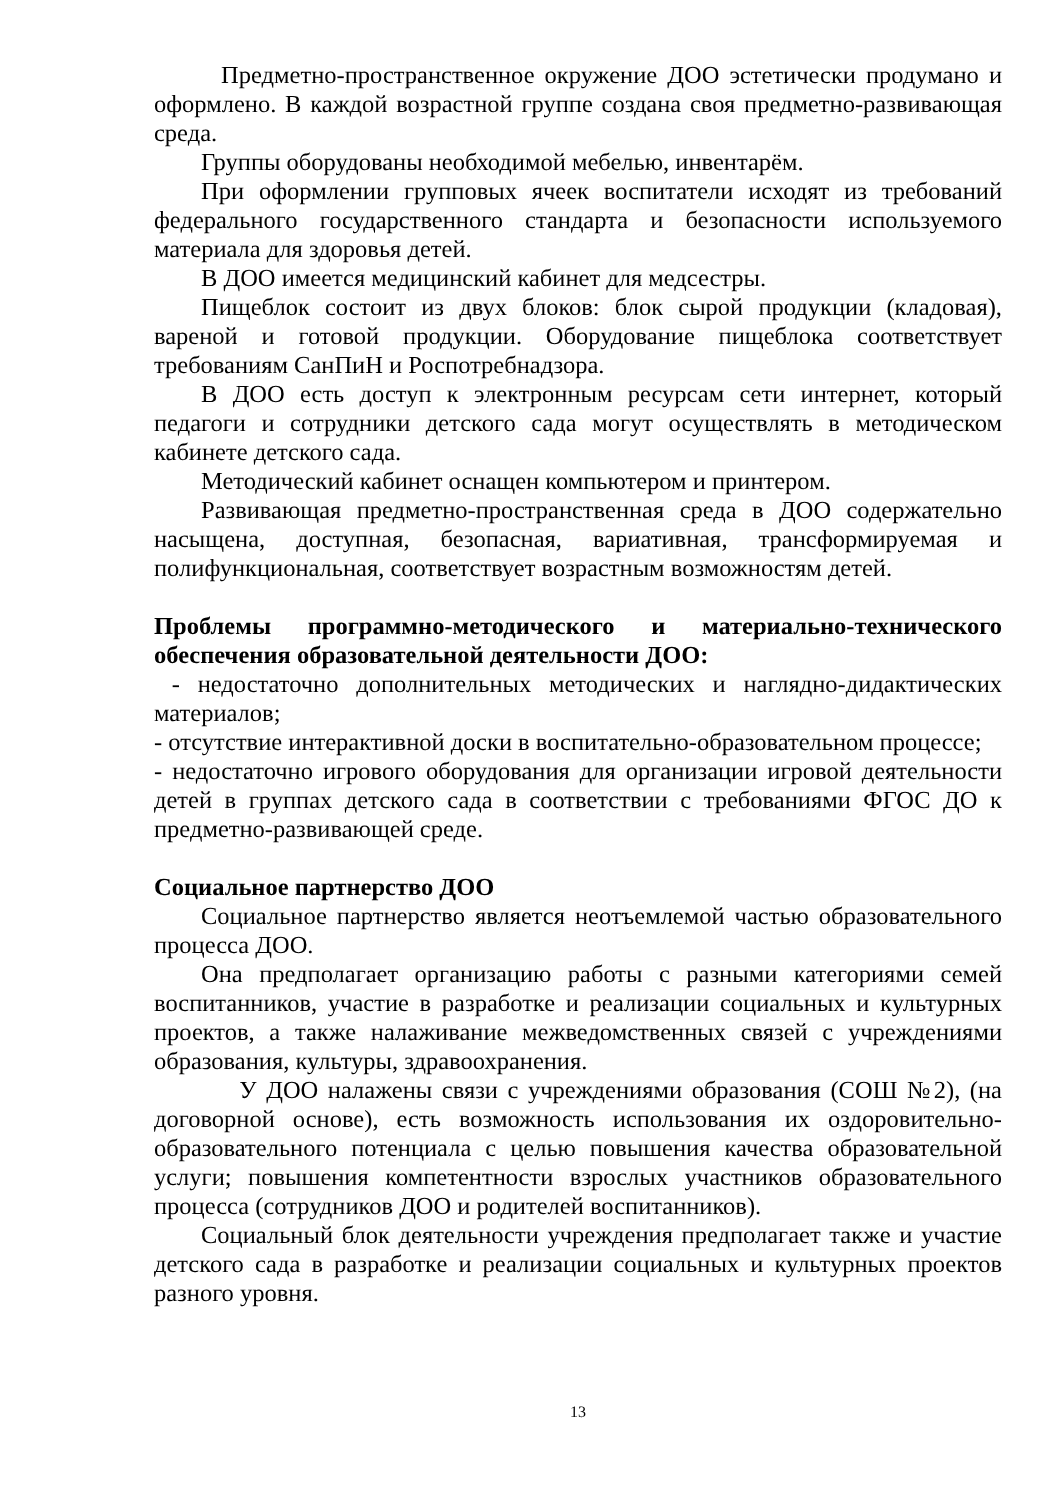Предметно-пространственное окружение ДОО эстетически продумано и оформлено. В каждой возрастной группе создана своя предметно-развивающая среда.
Группы оборудованы необходимой мебелью, инвентарём.
При оформлении групповых ячеек воспитатели исходят из требований федерального государственного стандарта и безопасности используемого материала для здоровья детей.
В ДОО имеется медицинский кабинет для медсестры.
Пищеблок состоит из двух блоков: блок сырой продукции (кладовая), вареной и готовой продукции. Оборудование пищеблока соответствует требованиям СанПиН и Роспотребнадзора.
В ДОО есть доступ к электронным ресурсам сети интернет, который педагоги и сотрудники детского сада могут осуществлять в методическом кабинете детского сада.
Методический кабинет оснащен компьютером и принтером.
Развивающая предметно-пространственная среда в ДОО содержательно насыщена, доступная, безопасная, вариативная, трансформируемая и полифункциональная, соответствует возрастным возможностям детей.
Проблемы программно-методического и материально-технического обеспечения образовательной деятельности ДОО:
- недостаточно дополнительных методических и наглядно-дидактических материалов;
- отсутствие интерактивной доски в воспитательно-образовательном процессе;
- недостаточно игрового оборудования для организации игровой деятельности детей в группах детского сада в соответствии с требованиями ФГОС ДО к предметно-развивающей среде.
Социальное партнерство ДОО
Социальное партнерство является неотъемлемой частью образовательного процесса ДОО.
Она предполагает организацию работы с разными категориями семей воспитанников, участие в разработке и реализации социальных и культурных проектов, а также налаживание межведомственных связей с учреждениями образования, культуры, здравоохранения.
У ДОО налажены связи с учреждениями образования (СОШ №2), (на договорной основе), есть возможность использования их оздоровительно-образовательного потенциала с целью повышения качества образовательной услуги; повышения компетентности взрослых участников образовательного процесса (сотрудников ДОО и родителей воспитанников).
Социальный блок деятельности учреждения предполагает также и участие детского сада в разработке и реализации социальных и культурных проектов разного уровня.
13